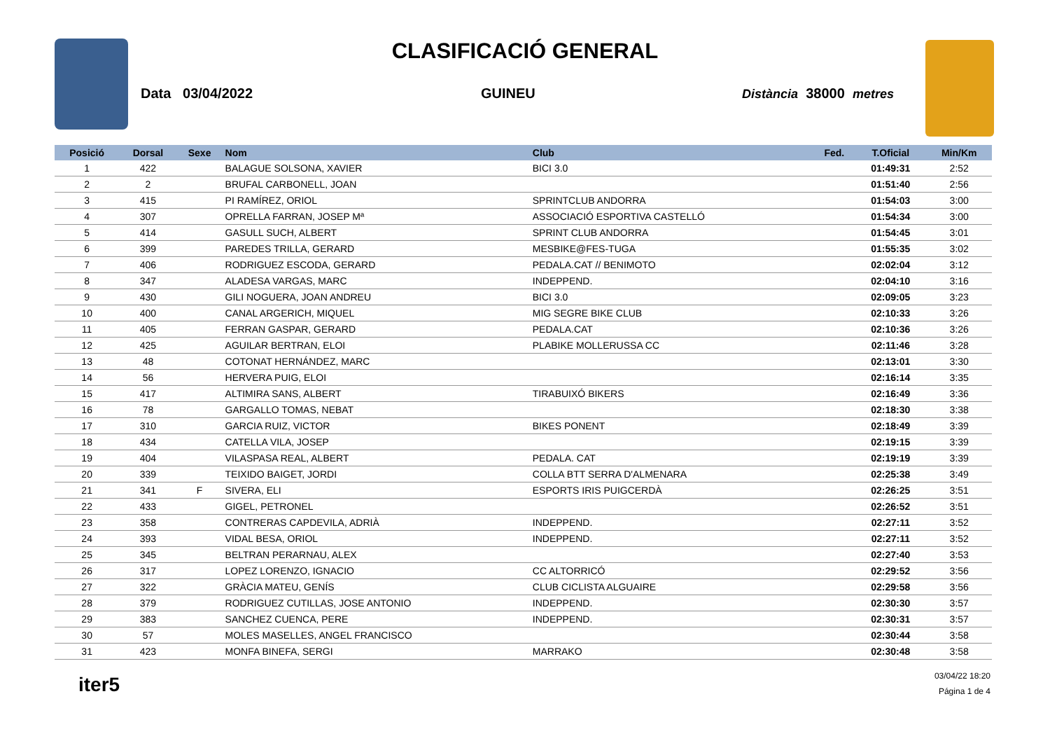CLASIFICACIÓ GENERAL
Data 03/04/2022 GUINEU Distància 38000 metres
| Posició | Dorsal | Sexe | Nom | Club | Fed. | T.Oficial | Min/Km |
| --- | --- | --- | --- | --- | --- | --- | --- |
| 1 | 422 | | BALAGUE SOLSONA, XAVIER | BICI 3.0 | | 01:49:31 | 2:52 |
| 2 | 2 | | BRUFAL CARBONELL, JOAN | | | 01:51:40 | 2:56 |
| 3 | 415 | | PI RAMÍREZ, ORIOL | SPRINTCLUB ANDORRA | | 01:54:03 | 3:00 |
| 4 | 307 | | OPRELLA FARRAN, JOSEP Mª | ASSOCIACIÓ ESPORTIVA CASTELLÓ | | 01:54:34 | 3:00 |
| 5 | 414 | | GASULL SUCH, ALBERT | SPRINT CLUB ANDORRA | | 01:54:45 | 3:01 |
| 6 | 399 | | PAREDES TRILLA, GERARD | MESBIKE@FES-TUGA | | 01:55:35 | 3:02 |
| 7 | 406 | | RODRIGUEZ ESCODA, GERARD | PEDALA.CAT // BENIMOTO | | 02:02:04 | 3:12 |
| 8 | 347 | | ALADESA VARGAS, MARC | INDEPPEND. | | 02:04:10 | 3:16 |
| 9 | 430 | | GILI NOGUERA, JOAN ANDREU | BICI 3.0 | | 02:09:05 | 3:23 |
| 10 | 400 | | CANAL ARGERICH, MIQUEL | MIG SEGRE BIKE CLUB | | 02:10:33 | 3:26 |
| 11 | 405 | | FERRAN GASPAR, GERARD | PEDALA.CAT | | 02:10:36 | 3:26 |
| 12 | 425 | | AGUILAR BERTRAN, ELOI | PLABIKE MOLLERUSSA CC | | 02:11:46 | 3:28 |
| 13 | 48 | | COTONAT HERNÁNDEZ, MARC | | | 02:13:01 | 3:30 |
| 14 | 56 | | HERVERA PUIG, ELOI | | | 02:16:14 | 3:35 |
| 15 | 417 | | ALTIMIRA SANS, ALBERT | TIRABUIXÓ BIKERS | | 02:16:49 | 3:36 |
| 16 | 78 | | GARGALLO TOMAS, NEBAT | | | 02:18:30 | 3:38 |
| 17 | 310 | | GARCIA RUIZ, VICTOR | BIKES PONENT | | 02:18:49 | 3:39 |
| 18 | 434 | | CATELLA VILA, JOSEP | | | 02:19:15 | 3:39 |
| 19 | 404 | | VILASPASA REAL, ALBERT | PEDALA. CAT | | 02:19:19 | 3:39 |
| 20 | 339 | | TEIXIDO BAIGET, JORDI | COLLA BTT SERRA D'ALMENARA | | 02:25:38 | 3:49 |
| 21 | 341 | F | SIVERA, ELI | ESPORTS IRIS PUIGCERDÀ | | 02:26:25 | 3:51 |
| 22 | 433 | | GIGEL, PETRONEL | | | 02:26:52 | 3:51 |
| 23 | 358 | | CONTRERAS CAPDEVILA, ADRIÀ | INDEPPEND. | | 02:27:11 | 3:52 |
| 24 | 393 | | VIDAL BESA, ORIOL | INDEPPEND. | | 02:27:11 | 3:52 |
| 25 | 345 | | BELTRAN PERARNAU, ALEX | | | 02:27:40 | 3:53 |
| 26 | 317 | | LOPEZ LORENZO, IGNACIO | CC ALTORRICÓ | | 02:29:52 | 3:56 |
| 27 | 322 | | GRÀCIA MATEU, GENÍS | CLUB CICLISTA ALGUAIRE | | 02:29:58 | 3:56 |
| 28 | 379 | | RODRIGUEZ CUTILLAS, JOSE ANTONIO | INDEPPEND. | | 02:30:30 | 3:57 |
| 29 | 383 | | SANCHEZ CUENCA, PERE | INDEPPEND. | | 02:30:31 | 3:57 |
| 30 | 57 | | MOLES MASELLES, ANGEL FRANCISCO | | | 02:30:44 | 3:58 |
| 31 | 423 | | MONFA BINEFA, SERGI | MARRAKO | | 02:30:48 | 3:58 |
iter5 03/04/22 18:20
Página 1 de 4